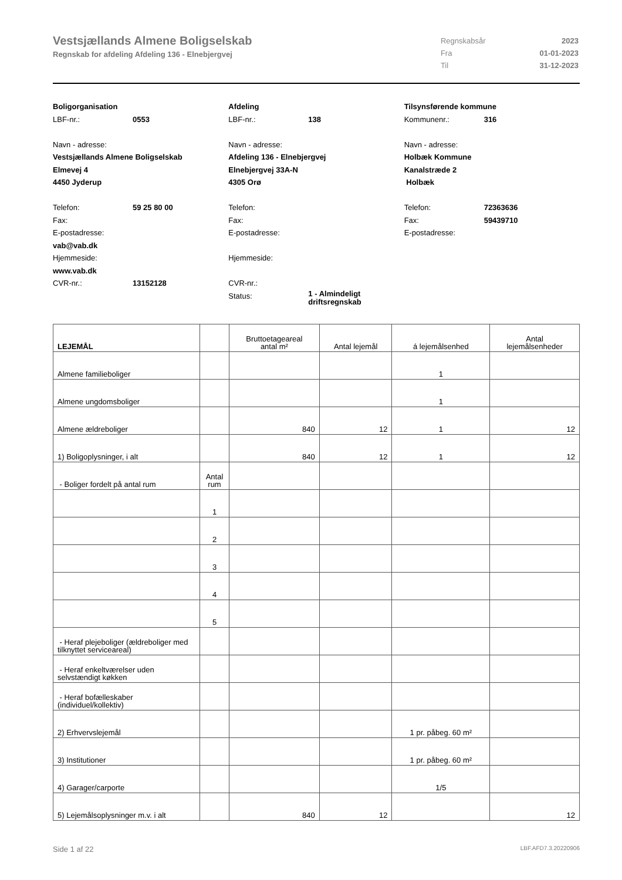Vestsjællands Almene Boligselskab
Regnskab for afdeling Afdeling 136 - Elnebjergvej
| Regnskabsår | 2023 |
| Fra | 01-01-2023 |
| Til | 31-12-2023 |
Boligorganisation
LBF-nr.: 0553
Navn - adresse:
Vestsjællands Almene Boligselskab
Elmevej 4
4450 Jyderup
Telefon: 59 25 80 00
Fax:
E-postadresse:
vab@vab.dk
Hjemmeside:
www.vab.dk
CVR-nr.: 13152128
Afdeling
LBF-nr.: 138
Navn - adresse:
Afdeling 136 - Elnebjergvej
Elnebjergvej 33A-N
4305 Orø
Telefon:
Fax:
E-postadresse:
Hjemmeside:
CVR-nr.:
Status: 1 - Almindeligt
driftsregnskab
Tilsynsførende kommune
Kommunenr.: 316
Navn - adresse:
Holbæk Kommune
Kanalstræde 2
Holbæk
Telefon: 72363636
Fax: 59439710
E-postadresse:
| LEJEMÅL | | Bruttoetageareal antal m² | Antal lejemål | á lejemålsenhed | Antal lejemålsenheder |
| --- | --- | --- | --- | --- | --- |
| Almene familieboliger | | | | 1 | |
| Almene ungdomsboliger | | | | 1 | |
| Almene ældreboliger | | 840 | 12 | 1 | 12 |
| 1) Boligoplysninger, i alt | | 840 | 12 | 1 | 12 |
| - Boliger fordelt på antal rum | Antal rum | | | | |
| | 1 | | | | |
| | 2 | | | | |
| | 3 | | | | |
| | 4 | | | | |
| | 5 | | | | |
| - Heraf plejeboliger (ældreboliger med tilknyttet serviceareal) | | | | | |
| - Heraf enkeltværelser uden selvstændigt køkken | | | | | |
| - Heraf bofælleskaber (individuel/kollektiv) | | | | | |
| 2) Erhvervslejemål | | | | 1 pr. påbeg. 60 m² | |
| 3) Institutioner | | | | 1 pr. påbeg. 60 m² | |
| 4) Garager/carporte | | | | 1/5 | |
| 5) Lejemålsoplysninger m.v. i alt | | 840 | 12 | | 12 |
Side 1 af 22 LBF.AFD7.3.20220906